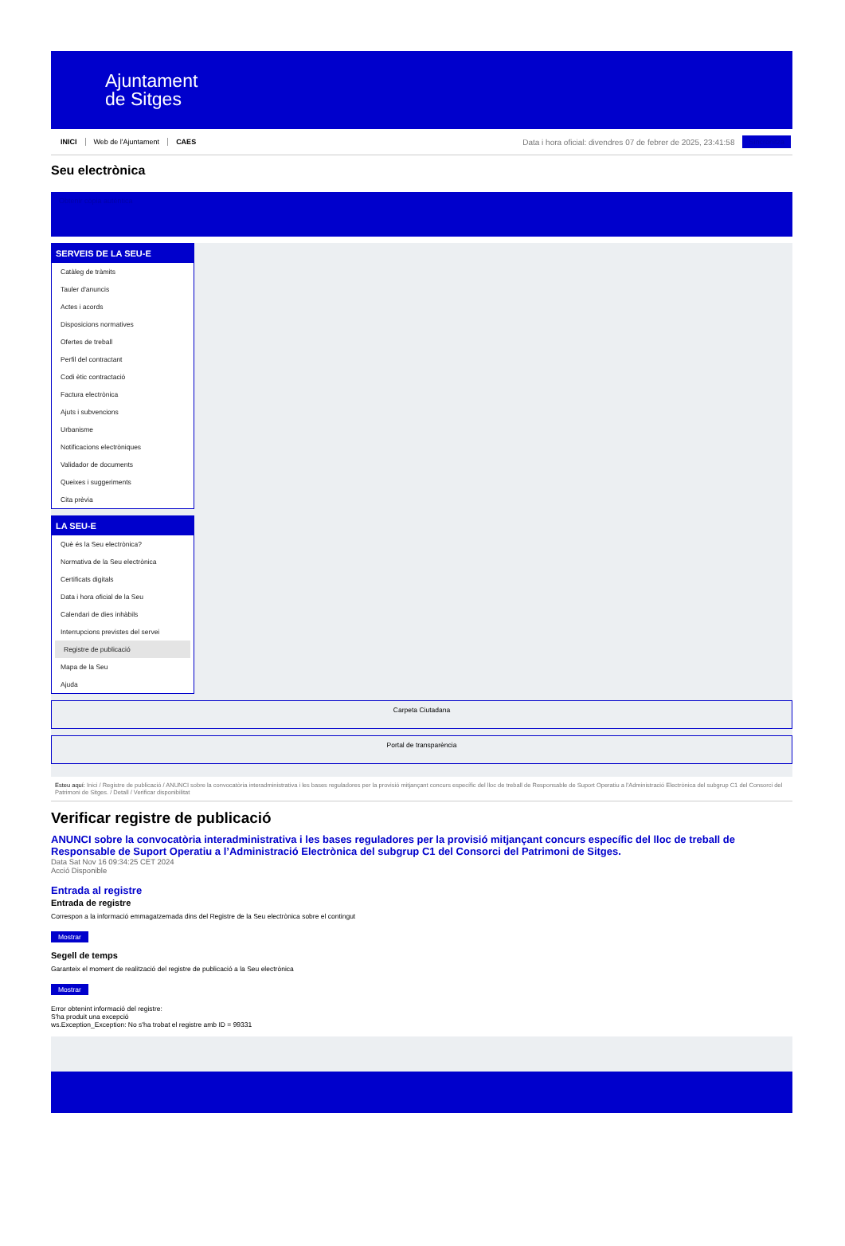Ajuntament
de Sitges
INICI Web de l'Ajuntament CAES
Data i hora oficial: divendres 07 de febrer de 2025, 23:41:58
Sincronitza
Seu electrònica
Obtenir còpia autèntica
SERVEIS DE LA SEU-E
Catàleg de tràmits
Tauler d'anuncis
Actes i acords
Disposicions normatives
Ofertes de treball
Perfil del contractant
Codi ètic contractació
Factura electrònica
Ajuts i subvencions
Urbanisme
Notificacions electròniques
Validador de documents
Queixes i suggeriments
Cita prèvia
LA SEU-E
Què és la Seu electrònica?
Normativa de la Seu electrònica
Certificats digitals
Data i hora oficial de la Seu
Calendari de dies inhàbils
Interrupcions previstes del servei
Registre de publicació
Mapa de la Seu
Ajuda
Carpeta Ciutadana
Portal de transparència
Esteu aquí: Inici / Registre de publicació / ANUNCI sobre la convocatòria interadministrativa i les bases reguladores per la provisió mitjançant concurs específic del lloc de treball de Responsable de Suport Operatiu a l'Administració Electrònica del subgrup C1 del Consorci del Patrimoni de Sitges. / Detall / Verificar disponibilitat
Verificar registre de publicació
ANUNCI sobre la convocatòria interadministrativa i les bases reguladores per la provisió mitjançant concurs específic del lloc de treball de Responsable de Suport Operatiu a l’Administració Electrònica del subgrup C1 del Consorci del Patrimoni de Sitges.
Data Sat Nov 16 09:34:25 CET 2024
Acció Disponible
Entrada al registre
Entrada de registre
Correspon a la informació emmagatzemada dins del Registre de la Seu electrònica sobre el contingut
Mostrar
Segell de temps
Garanteix el moment de realització del registre de publicació a la Seu electrònica
Mostrar
Error obtenint informació del registre:
S'ha produit una excepció
ws.Exception_Exception: No s'ha trobat el registre amb ID = 99331